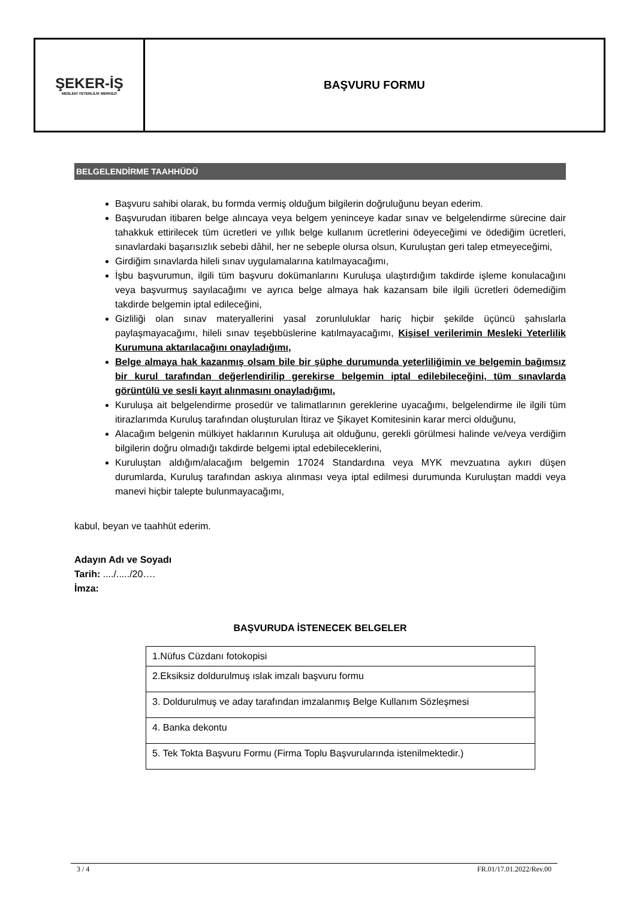ŞEKER-İŞ
MESLEKİ YETERLİLİK MERKEZİ
BAŞVURU FORMU
BELGELENDİRME TAAHHÜDÜ
Başvuru sahibi olarak, bu formda vermiş olduğum bilgilerin doğruluğunu beyan ederim.
Başvurudan itibaren belge alıncaya veya belgem yeninceye kadar sınav ve belgelendirme sürecine dair tahakkuk ettirilecek tüm ücretleri ve yıllık belge kullanım ücretlerini ödeyeceğimi ve ödediğim ücretleri, sınavlardaki başarısızlık sebebi dâhil, her ne sebeple olursa olsun, Kuruluştan geri talep etmeyeceğimi,
Girdiğim sınavlarda hileli sınav uygulamalarına katılmayacağımı,
İşbu başvurumun, ilgili tüm başvuru dokümanlarını Kuruluşa ulaştırdığım takdirde işleme konulacağını veya başvurmuş sayılacağımı ve ayrıca belge almaya hak kazansam bile ilgili ücretleri ödemediğim takdirde belgemin iptal edileceğini,
Gizliliği olan sınav materyallerini yasal zorunluluklar hariç hiçbir şekilde üçüncü şahıslarla paylaşmayacağımı, hileli sınav teşebbüslerine katılmayacağımı, Kişisel verilerimin Mesleki Yeterlilik Kurumuna aktarılacağını onayladığımı,
Belge almaya hak kazanmış olsam bile bir şüphe durumunda yeterliliğimin ve belgemin bağımsız bir kurul tarafından değerlendirilip gerekirse belgemin iptal edilebileceğini, tüm sınavlarda görüntülü ve sesli kayıt alınmasını onayladığımı,
Kuruluşa ait belgelendirme prosedür ve talimatlarının gereklerine uyacağımı, belgelendirme ile ilgili tüm itirazlarımda Kuruluş tarafından oluşturulan İtiraz ve Şikayet Komitesinin karar merci olduğunu,
Alacağım belgenin mülkiyet haklarının Kuruluşa ait olduğunu, gerekli görülmesi halinde ve/veya verdiğim bilgilerin doğru olmadığı takdirde belgemi iptal edebileceklerini,
Kuruluştan aldığım/alacağım belgemin 17024 Standardına veya MYK mevzuatına aykırı düşen durumlarda, Kuruluş tarafından askıya alınması veya iptal edilmesi durumunda Kuruluştan maddi veya manevi hiçbir talepte bulunmayacağımı,
kabul, beyan ve taahhüt ederim.
Adayın Adı ve Soyadı
Tarih: ..../...../20….
İmza:
BAŞVURUDA İSTENECEK BELGELER
| 1.Nüfus Cüzdanı fotokopisi |
| 2.Eksiksiz doldurulmuş ıslak imzalı başvuru formu |
| 3. Doldurulmuş ve aday tarafından imzalanmış Belge Kullanım Sözleşmesi |
| 4. Banka dekontu |
| 5. Tek Tokta Başvuru Formu (Firma Toplu Başvurularında istenilmektedir.) |
3 / 4 FR.01/17.01.2022/Rev.00